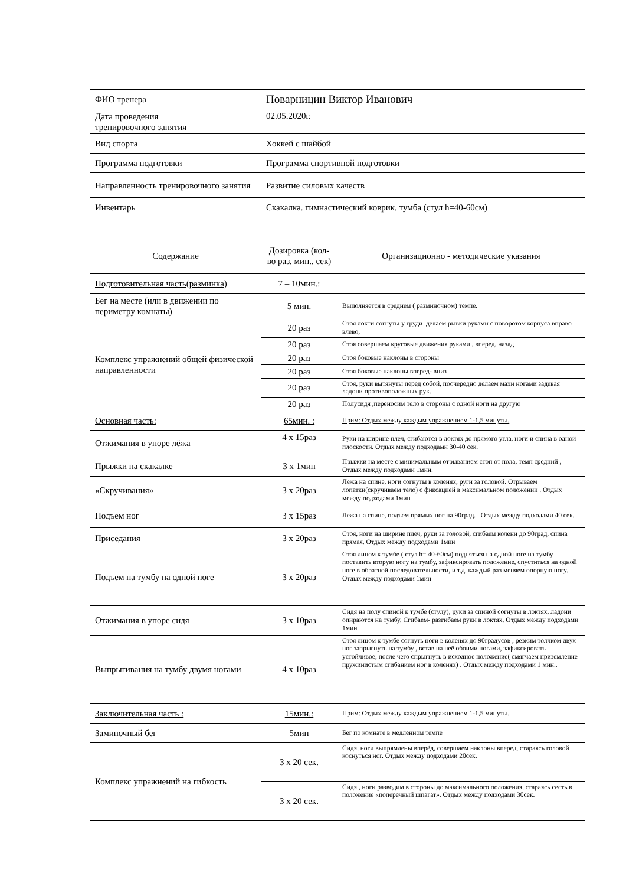| ФИО тренера | Поварницин Виктор Иванович | |
| Дата проведения тренировочного занятия | 02.05.2020г. | |
| Вид спорта | Хоккей с шайбой | |
| Программа подготовки | Программа спортивной подготовки | |
| Направленность тренировочного занятия | Развитие силовых качеств | |
| Инвентарь | Скакалка. гимнастический коврик, тумба (стул h=40-60см) | |
| Содержание | Дозировка (кол-во раз, мин., сек) | Организационно - методические указания |
| Подготовительная часть(разминка) | 7 – 10мин.: | |
| Бег на месте (или в движении по периметру комнаты) | 5 мин. | Выполняется в среднем ( разминочном) темпе. |
| Комплекс упражнений общей физической направленности | 20 раз | Стоя локти согнуты у груди .делаем рывки руками с поворотом корпуса вправо влево, |
| | 20 раз | Стоя совершаем круговые движения руками , вперед, назад |
| | 20 раз | Стоя боковые наклоны в стороны |
| | 20 раз | Стоя боковые наклоны вперед- вниз |
| | 20 раз | Стоя, руки вытянуты перед собой, поочередно делаем махи ногами задевая ладони противоположных рук. |
| | 20 раз | Полусидя ,переносим тело в стороны с одной ноги на другую |
| Основная часть: | 65мин. : | Прим: Отдых между каждым упражнением 1-1,5 минуты. |
| Отжимания в упоре лёжа | 4 х 15раз | Руки на ширине плеч, сгибаются в локтях до прямого угла, ноги и спина в одной плоскости. Отдых между подходами 30-40 сек. |
| Прыжки на скакалке | 3 х 1мин | Прыжки на месте с минимальным отрыванием стоп от пола, темп средний , Отдых между подходами 1мин. |
| «Скручивания» | 3 х 20раз | Лежа на спине, ноги согнуты в коленях, руги за головой. Отрываем лопатки(скручиваем тело) с фиксацией в максимальном положении . Отдых между подходами 1мин |
| Подъем ног | 3 х 15раз | Лежа на спине, подъем прямых ног на 90град. . Отдых между подходами 40 сек. |
| Приседания | 3 х 20раз | Стоя, ноги на ширине плеч, руки за головой, сгибаем колени до 90град, спина прямая. Отдых между подходами 1мин |
| Подъем на тумбу на одной ноге | 3 х 20раз | Стоя лицом к тумбе ( стул h= 40-60см) подняться на одной ноге на тумбу поставить вторую ногу на тумбу, зафиксировать положение, спуститься на одной ноге в обратной последовательности, и т.д. каждый раз меняем опорную ногу. Отдых между подходами 1мин |
| Отжимания в упоре сидя | 3 х 10раз | Сидя на полу спиной к тумбе (стулу), руки за спиной согнуты в локтях, ладони опираются на тумбу. Сгибаем- разгибаем руки в локтях. Отдых между подходами 1мин |
| Выпрыгивания на тумбу двумя ногами | 4 х 10раз | Стоя лицом к тумбе согнуть ноги в коленях до 90градусов , резким толчком двух ног запрыгнуть на тумбу , встав на неё обоими ногами, зафиксировать устойчивое, после чего спрыгнуть в исходное положение( смягчаем приземление пружинистым сгибанием ног в коленях) . Отдых между подходами 1 мин.. |
| Заключительная часть : | 15мин.: | Прим: Отдых между каждым упражнением 1-1,5 минуты. |
| Заминочный бег | 5мин | Бег по комнате в медленном темпе |
| Комплекс упражнений на гибкость | 3 х 20 сек. | Сидя, ноги выпрямлены вперёд, совершаем наклоны вперед, стараясь головой коснуться ног. Отдых между подходами 20сек. |
| | 3 х 20 сек. | Сидя , ноги разводим в стороны до максимального положения, стараясь сесть в положение «поперечный шпагат». Отдых между подходами 30сек. |